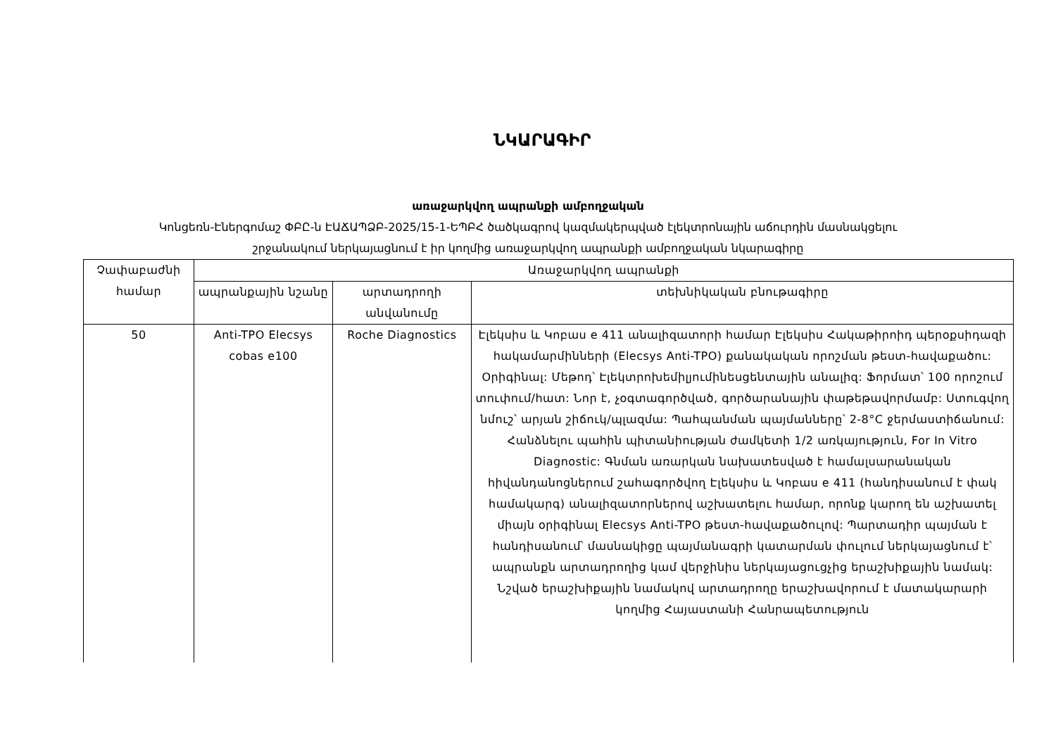ՆԿԱՐԱԳԻՐ
առաջարկվող ապրանքի ամբողջական
Կոնցեռն-Էներգոմաշ ՓԲԸ-ն ԷԱՃԱՊՁԲ-2025/15-1-ԵՊԲՀ ծածկագրով կազմակերպված էլեկտրոնային աճուրդին մասնակցելու
շրջանակում ներկայացնում է իր կողմից առաջարկվող ապրանքի ամբողջական նկարագիրը
| Չափաբաժնի համար | Առաջարկվող ապրանքի | | |
| --- | --- | --- | --- |
| | ապրանքային նշանը | արտադրողի անվանումը | տեխնիկական բնութագիրը |
| 50 | Anti-TPO Elecsys cobas e100 | Roche Diagnostics | Էլեկսիս և Կոբաս e 411 անալիզատորի համար Էլեկսիս Հակաթիրոիդ պերօքսիդազի հակամարմինների (Elecsys Anti-TPO) քանակական որոշման թեստ-հավաքածու: Օրիգինալ: Մեթոդ՝ Էլեկտրոխեմիլյումինեսցենտային անալիզ: Ֆորմատ՝ 100 որոշում տուփում/հատ: Նոր է, չօգտագործված, գործարանային փաթեթավորմամբ: Ստուգվող նմուշ՝ արյան շիճուկ/պլազմա: Պահպանման պայմանները՝ 2-8°C ջերմաստիճանում: Հանձնելու պահին պիտանիության ժամկետի 1/2 առկայություն, For In Vitro Diagnostic: Գնման առարկան նախատեսված է համալսարանական հիվանդանոցներում շահագործվող Էլեկսիս և Կոբաս e 411 (հանդիսանում է փակ համակարգ) անալիզատորներով աշխատելու համար, որոնք կարող են աշխատել միայն օրիգինալ Elecsys Anti-TPO թեստ-հավաքածուլով: Պարտադիր պայման է հանդիսանում՝ մասնակիցը պայմանագրի կատարման փուլում ներկայացնում է՝ ապրանքն արտադրողից կամ վերջինիս ներկայացուցչից երաշխիքային նամակ: Նշված երաշխիքային նամակով արտադրողը երաշխավորում է մատակարարի կողմից Հայաստանի Հանրապետություն |